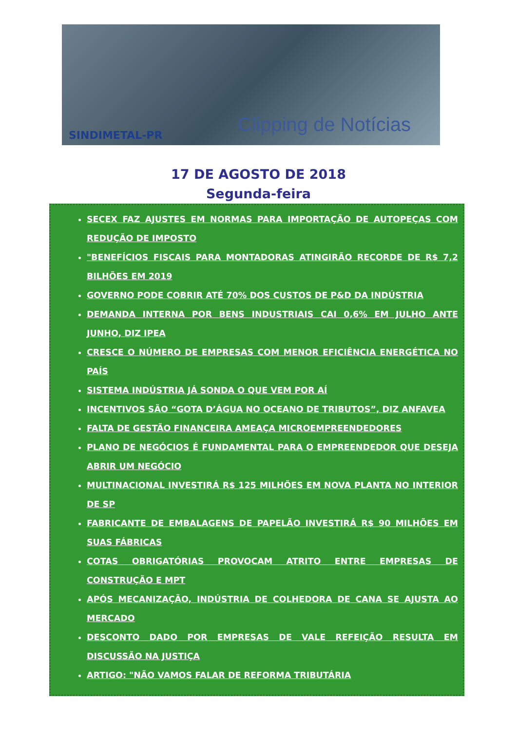SINDIMETAL-PR
Clipping de Notícias
17 DE AGOSTO DE 2018
Segunda-feira
SECEX FAZ AJUSTES EM NORMAS PARA IMPORTAÇÃO DE AUTOPEÇAS COM REDUÇÃO DE IMPOSTO
"BENEFÍCIOS FISCAIS PARA MONTADORAS ATINGIRÃO RECORDE DE R$ 7,2 BILHÕES EM 2019
GOVERNO PODE COBRIR ATÉ 70% DOS CUSTOS DE P&D DA INDÚSTRIA
DEMANDA INTERNA POR BENS INDUSTRIAIS CAI 0,6% EM JULHO ANTE JUNHO, DIZ IPEA
CRESCE O NÚMERO DE EMPRESAS COM MENOR EFICIÊNCIA ENERGÉTICA NO PAÍS
SISTEMA INDÚSTRIA JÁ SONDA O QUE VEM POR AÍ
INCENTIVOS SÃO “GOTA D’ÁGUA NO OCEANO DE TRIBUTOS”, DIZ ANFAVEA
FALTA DE GESTÃO FINANCEIRA AMEAÇA MICROEMPREENDEDORES
PLANO DE NEGÓCIOS É FUNDAMENTAL PARA O EMPREENDEDOR QUE DESEJA ABRIR UM NEGÓCIO
MULTINACIONAL INVESTIRÁ R$ 125 MILHÕES EM NOVA PLANTA NO INTERIOR DE SP
FABRICANTE DE EMBALAGENS DE PAPELÃO INVESTIRÁ R$ 90 MILHÕES EM SUAS FÁBRICAS
COTAS OBRIGATÓRIAS PROVOCAM ATRITO ENTRE EMPRESAS DE CONSTRUÇÃO E MPT
APÓS MECANIZAÇÃO, INDÚSTRIA DE COLHEDORA DE CANA SE AJUSTA AO MERCADO
DESCONTO DADO POR EMPRESAS DE VALE REFEIÇÃO RESULTA EM DISCUSSÃO NA JUSTIÇA
ARTIGO: "NÃO VAMOS FALAR DE REFORMA TRIBUTÁRIA